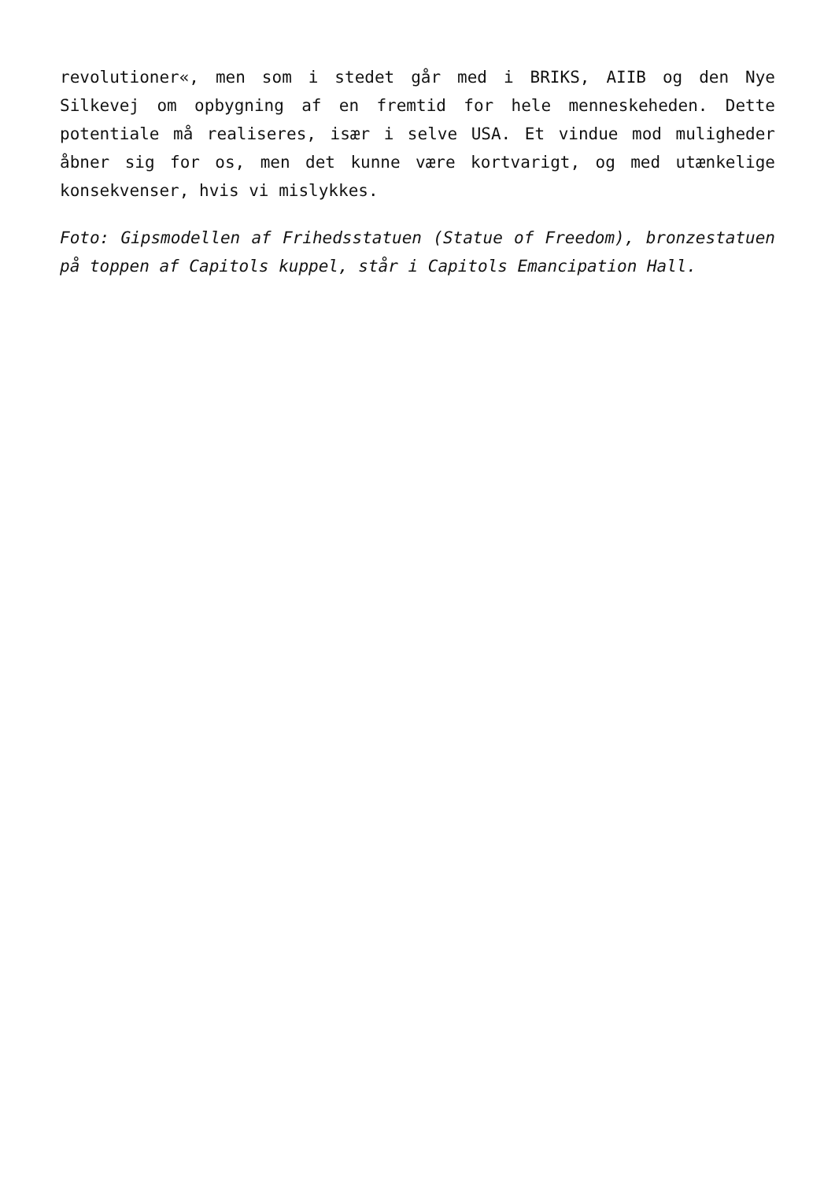revolutioner«, men som i stedet går med i BRIKS, AIIB og den Nye Silkevej om opbygning af en fremtid for hele menneskeheden. Dette potentiale må realiseres, især i selve USA. Et vindue mod muligheder åbner sig for os, men det kunne være kortvarigt, og med utænkelige konsekvenser, hvis vi mislykkes.
Foto: Gipsmodellen af Frihedsstatuen (Statue of Freedom), bronzestatuen på toppen af Capitols kuppel, står i Capitols Emancipation Hall.